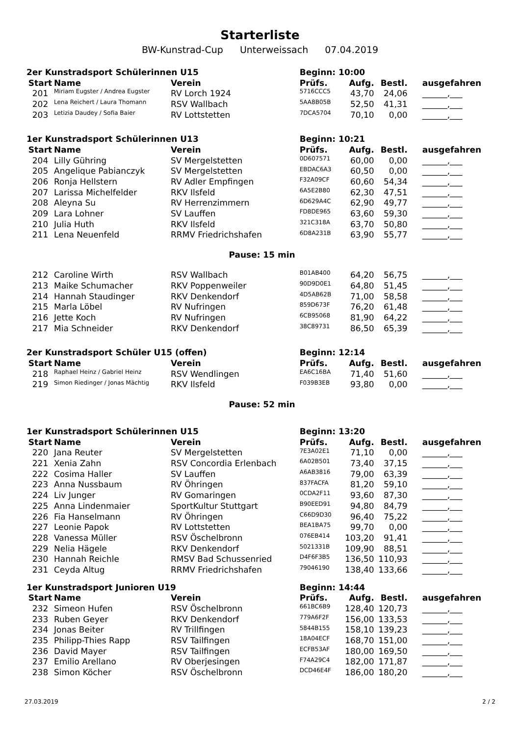Starterliste
BW-Kunstrad-Cup Unterweissach 07.04.2019
| 2er Kunstradsport Schülerinnen U15 | | | Beginn: 10:00 | | | |
| Start | Name | Verein | Prüfs. | Aufg. | Bestl. | ausgefahren |
| 201 | Miriam Eugster / Andrea Eugster | RV Lorch 1924 | 5716CCC5 | 43,70 | 24,06 | ______,___ |
| 202 | Lena Reichert / Laura Thomann | RSV Wallbach | 5AA8B05B | 52,50 | 41,31 | ______,___ |
| 203 | Letizia Daudey / Sofia Baier | RV Lottstetten | 7DCA5704 | 70,10 | 0,00 | ______,___ |
| 1er Kunstradsport Schülerinnen U13 | | | Beginn: 10:21 | | | |
| Start | Name | Verein | Prüfs. | Aufg. | Bestl. | ausgefahren |
| 204 | Lilly Gühring | SV Mergelstetten | 0D607571 | 60,00 | 0,00 | ______,___ |
| 205 | Angelique Pabianczyk | SV Mergelstetten | EBDAC6A3 | 60,50 | 0,00 | ______,___ |
| 206 | Ronja Hellstern | RV Adler Empfingen | F32A09CF | 60,60 | 54,34 | ______,___ |
| 207 | Larissa Michelfelder | RKV Ilsfeld | 6A5E2B80 | 62,30 | 47,51 | ______,___ |
| 208 | Aleyna Su | RV Herrenzimmern | 6D629A4C | 62,90 | 49,77 | ______,___ |
| 209 | Lara Lohner | SV Lauffen | FD8DE965 | 63,60 | 59,30 | ______,___ |
| 210 | Julia Huth | RKV Ilsfeld | 321C318A | 63,70 | 50,80 | ______,___ |
| 211 | Lena Neuenfeld | RRMV Friedrichshafen | 6D8A231B | 63,90 | 55,77 | ______,___ |
| Pause: 15 min | | | | | | |
| 212 | Caroline Wirth | RSV Wallbach | B01AB400 | 64,20 | 56,75 | ______,___ |
| 213 | Maike Schumacher | RKV Poppenweiler | 90D9D0E1 | 64,80 | 51,45 | ______,___ |
| 214 | Hannah Staudinger | RKV Denkendorf | 4D5AB62B | 71,00 | 58,58 | ______,___ |
| 215 | Marla Löbel | RV Nufringen | 859D673F | 76,20 | 61,48 | ______,___ |
| 216 | Jette Koch | RV Nufringen | 6CB95068 | 81,90 | 64,22 | ______,___ |
| 217 | Mia Schneider | RKV Denkendorf | 38C89731 | 86,50 | 65,39 | ______,___ |
| 2er Kunstradsport Schüler U15 (offen) | | | Beginn: 12:14 | | | |
| Start | Name | Verein | Prüfs. | Aufg. | Bestl. | ausgefahren |
| 218 | Raphael Heinz / Gabriel Heinz | RSV Wendlingen | EA6C16BA | 71,40 | 51,60 | ______,___ |
| 219 | Simon Riedinger / Jonas Mächtig | RKV Ilsfeld | F039B3EB | 93,80 | 0,00 | ______,___ |
| Pause: 52 min | | | | | | |
| 1er Kunstradsport Schülerinnen U15 | | | Beginn: 13:20 | | | |
| Start | Name | Verein | Prüfs. | Aufg. | Bestl. | ausgefahren |
| 220 | Jana Reuter | SV Mergelstetten | 7E3A02E1 | 71,10 | 0,00 | ______,___ |
| 221 | Xenia Zahn | RSV Concordia Erlenbach | 6A02B501 | 73,40 | 37,15 | ______,___ |
| 222 | Cosima Haller | SV Lauffen | A6AB3816 | 79,00 | 63,39 | ______,___ |
| 223 | Anna Nussbaum | RV Öhringen | 837FACFA | 81,20 | 59,10 | ______,___ |
| 224 | Liv Junger | RV Gomaringen | 0CDA2F11 | 93,60 | 87,30 | ______,___ |
| 225 | Anna Lindenmaier | SportKultur Stuttgart | B90EED91 | 94,80 | 84,79 | ______,___ |
| 226 | Fia Hanselmann | RV Öhringen | C66D9D30 | 96,40 | 75,22 | ______,___ |
| 227 | Leonie Papok | RV Lottstetten | BEA1BA75 | 99,70 | 0,00 | ______,___ |
| 228 | Vanessa Müller | RSV Öschelbronn | 076EB414 | 103,20 | 91,41 | ______,___ |
| 229 | Nelia Hägele | RKV Denkendorf | 5021331B | 109,90 | 88,51 | ______,___ |
| 230 | Hannah Reichle | RMSV Bad Schussenried | D4F6F3B5 | 136,50 | 110,93 | ______,___ |
| 231 | Ceyda Altug | RRMV Friedrichshafen | 79046190 | 138,40 | 133,66 | ______,___ |
| 1er Kunstradsport Junioren U19 | | | Beginn: 14:44 | | | |
| Start | Name | Verein | Prüfs. | Aufg. | Bestl. | ausgefahren |
| 232 | Simeon Hufen | RSV Öschelbronn | 661BC6B9 | 128,40 | 120,73 | ______,___ |
| 233 | Ruben Geyer | RKV Denkendorf | 779A6F2F | 156,00 | 133,53 | ______,___ |
| 234 | Jonas Beiter | RV Trillfingen | 5844B155 | 158,10 | 139,23 | ______,___ |
| 235 | Philipp-Thies Rapp | RSV Tailfingen | 18A04ECF | 168,70 | 151,00 | ______,___ |
| 236 | David Mayer | RSV Tailfingen | ECFB53AF | 180,00 | 169,50 | ______,___ |
| 237 | Emilio Arellano | RV Oberjesingen | F74A29C4 | 182,00 | 171,87 | ______,___ |
| 238 | Simon Köcher | RSV Öschelbronn | DCD46E4F | 186,00 | 180,20 | ______,___ |
27.03.2019 2 / 2